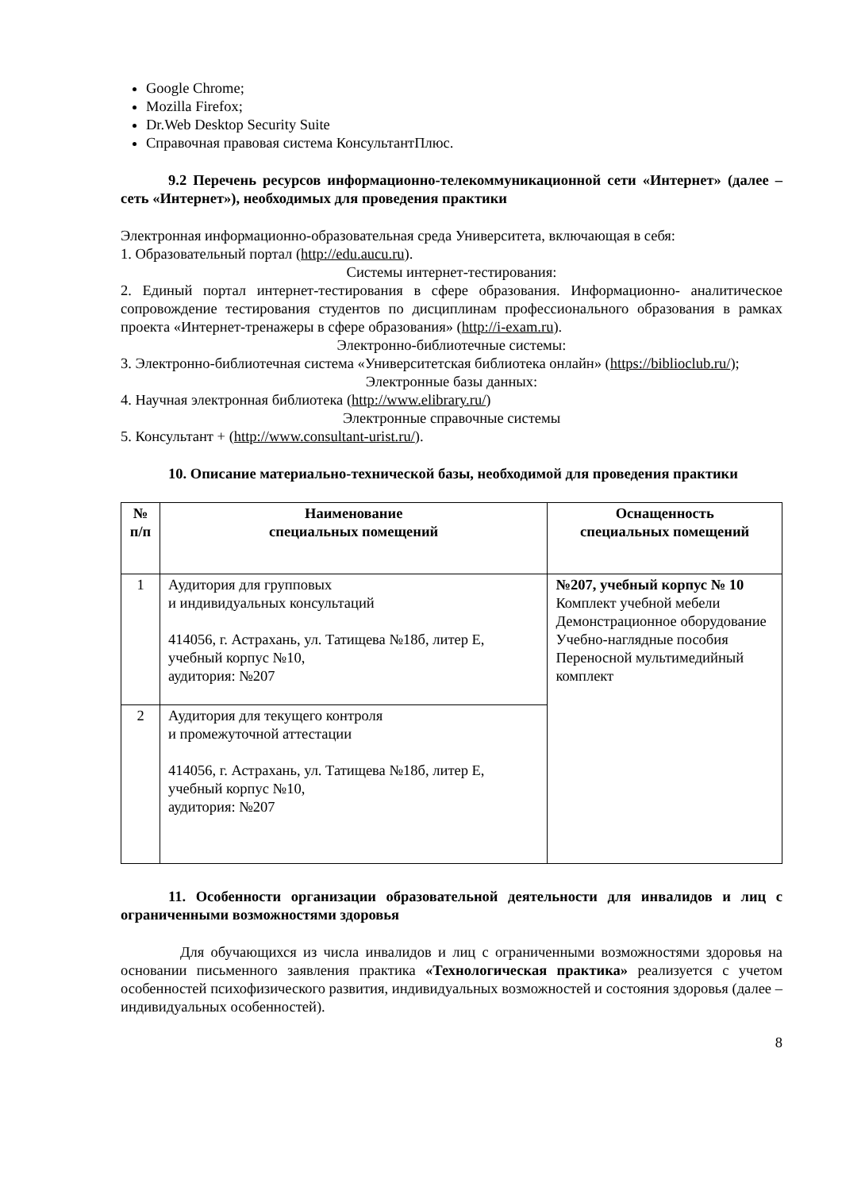Google Chrome;
Mozilla Firefox;
Dr.Web Desktop Security Suite
Справочная правовая система КонсультантПлюс.
9.2 Перечень ресурсов информационно-телекоммуникационной сети «Интернет» (далее – сеть «Интернет»), необходимых для проведения практики
Электронная информационно-образовательная среда Университета, включающая в себя:
1. Образовательный портал (http://edu.aucu.ru).
Системы интернет-тестирования:
2. Единый портал интернет-тестирования в сфере образования. Информационно- аналитическое сопровождение тестирования студентов по дисциплинам профессионального образования в рамках проекта «Интернет-тренажеры в сфере образования» (http://i-exam.ru).
Электронно-библиотечные системы:
3. Электронно-библиотечная система «Университетская библиотека онлайн» (https://biblioclub.ru/);
Электронные базы данных:
4. Научная электронная библиотека (http://www.elibrary.ru/)
Электронные справочные системы
5. Консультант + (http://www.consultant-urist.ru/).
10. Описание материально-технической базы, необходимой для проведения практики
| № п/п | Наименование специальных помещений | Оснащенность специальных помещений |
| --- | --- | --- |
| 1 | Аудитория для групповых и индивидуальных консультаций 414056, г. Астрахань, ул. Татищева №18б, литер Е, учебный корпус №10, аудитория: №207 | №207, учебный корпус № 10 Комплект учебной мебели Демонстрационное оборудование Учебно-наглядные пособия Переносной мультимедийный комплект |
| 2 | Аудитория для текущего контроля и промежуточной аттестации 414056, г. Астрахань, ул. Татищева №18б, литер Е, учебный корпус №10, аудитория: №207 | |
11. Особенности организации образовательной деятельности для инвалидов и лиц с ограниченными возможностями здоровья
Для обучающихся из числа инвалидов и лиц с ограниченными возможностями здоровья на основании письменного заявления практика «Технологическая практика» реализуется с учетом особенностей психофизического развития, индивидуальных возможностей и состояния здоровья (далее – индивидуальных особенностей).
8